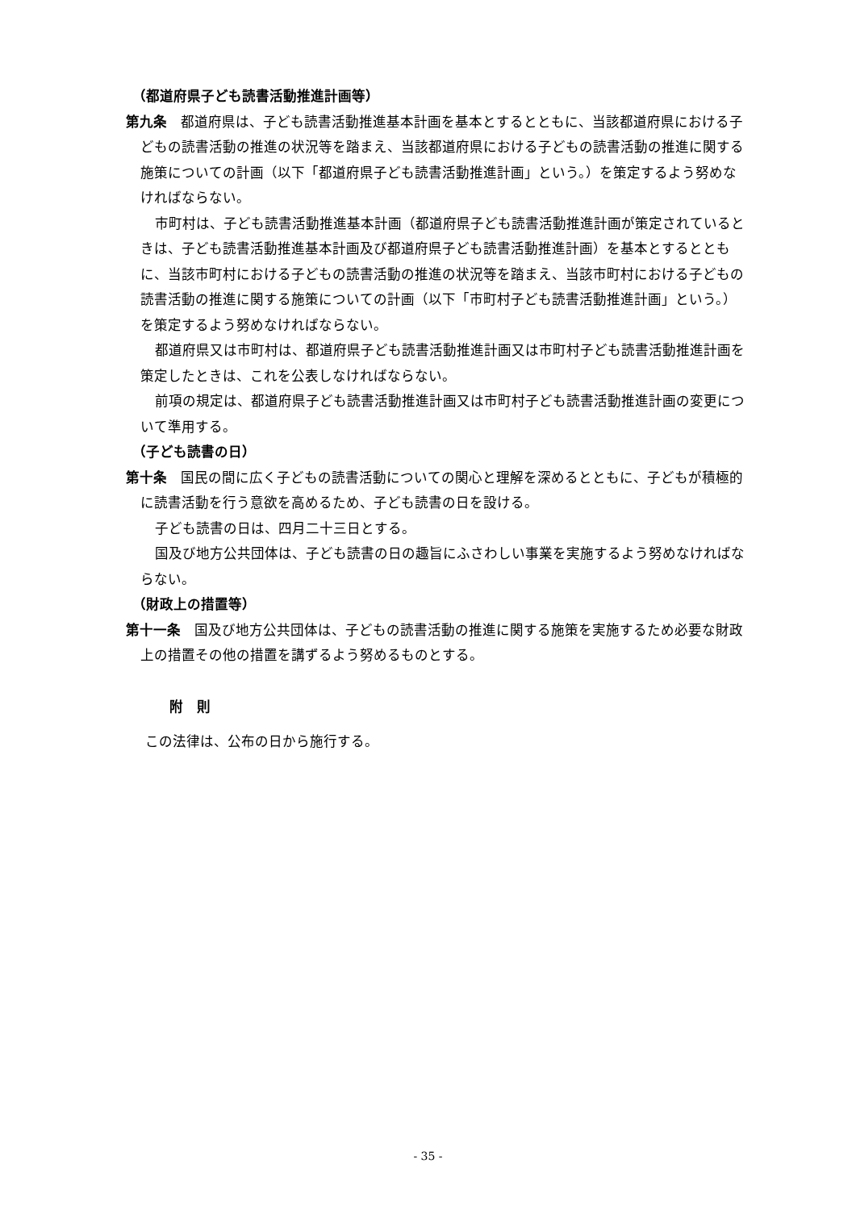（都道府県子ども読書活動推進計画等）
第九条　都道府県は、子ども読書活動推進基本計画を基本とするとともに、当該都道府県における子どもの読書活動の推進の状況等を踏まえ、当該都道府県における子どもの読書活動の推進に関する施策についての計画（以下「都道府県子ども読書活動推進計画」という。）を策定するよう努めなければならない。
市町村は、子ども読書活動推進基本計画（都道府県子ども読書活動推進計画が策定されているときは、子ども読書活動推進基本計画及び都道府県子ども読書活動推進計画）を基本とするとともに、当該市町村における子どもの読書活動の推進の状況等を踏まえ、当該市町村における子どもの読書活動の推進に関する施策についての計画（以下「市町村子ども読書活動推進計画」という。）を策定するよう努めなければならない。
都道府県又は市町村は、都道府県子ども読書活動推進計画又は市町村子ども読書活動推進計画を策定したときは、これを公表しなければならない。
前項の規定は、都道府県子ども読書活動推進計画又は市町村子ども読書活動推進計画の変更について準用する。
（子ども読書の日）
第十条　国民の間に広く子どもの読書活動についての関心と理解を深めるとともに、子どもが積極的に読書活動を行う意欲を高めるため、子ども読書の日を設ける。
子ども読書の日は、四月二十三日とする。
国及び地方公共団体は、子ども読書の日の趣旨にふさわしい事業を実施するよう努めなければならない。
（財政上の措置等）
第十一条　国及び地方公共団体は、子どもの読書活動の推進に関する施策を実施するため必要な財政上の措置その他の措置を講ずるよう努めるものとする。
附　則
この法律は、公布の日から施行する。
- 35 -